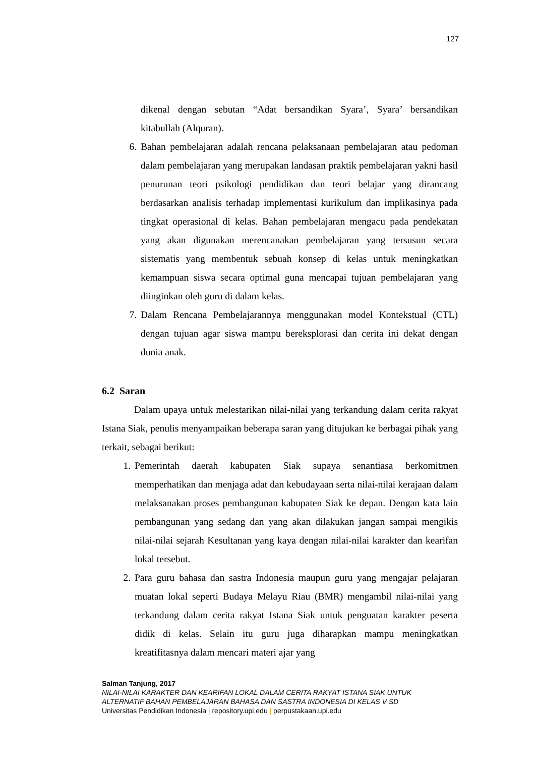127
dikenal dengan sebutan “Adat bersandikan Syara’, Syara’ bersandikan kitabullah (Alquran).
6. Bahan pembelajaran adalah rencana pelaksanaan pembelajaran atau pedoman dalam pembelajaran yang merupakan landasan praktik pembelajaran yakni hasil penurunan teori psikologi pendidikan dan teori belajar yang dirancang berdasarkan analisis terhadap implementasi kurikulum dan implikasinya pada tingkat operasional di kelas. Bahan pembelajaran mengacu pada pendekatan yang akan digunakan merencanakan pembelajaran yang tersusun secara sistematis yang membentuk sebuah konsep di kelas untuk meningkatkan kemampuan siswa secara optimal guna mencapai tujuan pembelajaran yang diinginkan oleh guru di dalam kelas.
7. Dalam Rencana Pembelajarannya menggunakan model Kontekstual (CTL) dengan tujuan agar siswa mampu bereksplorasi dan cerita ini dekat dengan dunia anak.
6.2 Saran
Dalam upaya untuk melestarikan nilai-nilai yang terkandung dalam cerita rakyat Istana Siak, penulis menyampaikan beberapa saran yang ditujukan ke berbagai pihak yang terkait, sebagai berikut:
1. Pemerintah daerah kabupaten Siak supaya senantiasa berkomitmen memperhatikan dan menjaga adat dan kebudayaan serta nilai-nilai kerajaan dalam melaksanakan proses pembangunan kabupaten Siak ke depan. Dengan kata lain pembangunan yang sedang dan yang akan dilakukan jangan sampai mengikis nilai-nilai sejarah Kesultanan yang kaya dengan nilai-nilai karakter dan kearifan lokal tersebut.
2. Para guru bahasa dan sastra Indonesia maupun guru yang mengajar pelajaran muatan lokal seperti Budaya Melayu Riau (BMR) mengambil nilai-nilai yang terkandung dalam cerita rakyat Istana Siak untuk penguatan karakter peserta didik di kelas. Selain itu guru juga diharapkan mampu meningkatkan kreatifitasnya dalam mencari materi ajar yang
Salman Tanjung, 2017
NILAI-NILAI KARAKTER DAN KEARIFAN LOKAL DALAM CERITA RAKYAT ISTANA SIAK UNTUK
ALTERNATIF BAHAN PEMBELAJARAN BAHASA DAN SASTRA INDONESIA DI KELAS V SD
Universitas Pendidikan Indonesia | repository.upi.edu | perpustakaan.upi.edu